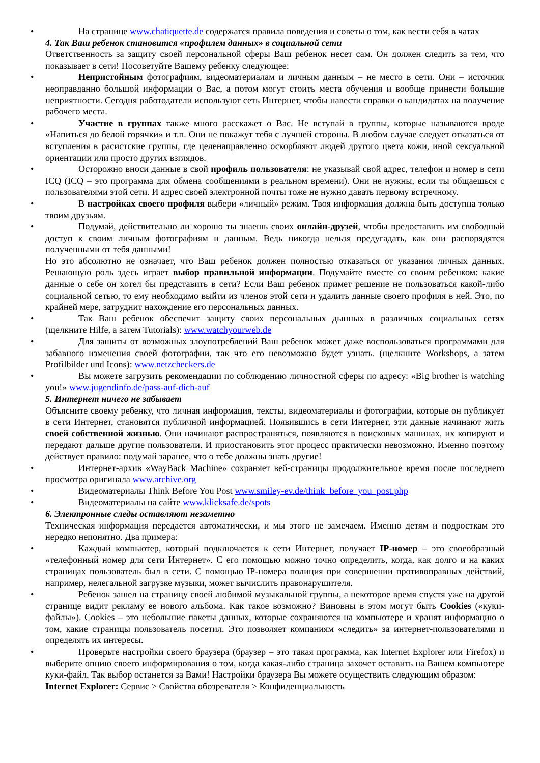• На странице www.chatiquette.de содержатся правила поведения и советы о том, как вести себя в чатах
4. Так Ваш ребенок становится «профилем данных» в социальной сети
Ответственность за защиту своей персональной сферы Ваш ребенок несет сам. Он должен следить за тем, что показывает в сети! Посоветуйте Вашему ребенку следующее:
• Непристойным фотографиям, видеоматериалам и личным данным – не место в сети. Они – источник неоправданно большой информации о Вас, а потом могут стоить места обучения и вообще принести большие неприятности. Сегодня работодатели используют сеть Интернет, чтобы навести справки о кандидатах на получение рабочего места.
• Участие в группах также много расскажет о Вас. Не вступай в группы, которые называются вроде «Напиться до белой горячки» и т.п. Они не покажут тебя с лучшей стороны. В любом случае следует отказаться от вступления в расистские группы, где целенаправленно оскорбляют людей другого цвета кожи, иной сексуальной ориентации или просто других взглядов.
• Осторожно вноси данные в свой профиль пользователя: не указывай свой адрес, телефон и номер в сети ICQ (ICQ – это программа для обмена сообщениями в реальном времени). Они не нужны, если ты общаешься с пользователями этой сети. И адрес своей электронной почты тоже не нужно давать первому встречному.
• В настройках своего профиля выбери «личный» режим. Твоя информация должна быть доступна только твоим друзьям.
• Подумай, действительно ли хорошо ты знаешь своих онлайн-друзей, чтобы предоставить им свободный доступ к своим личным фотографиям и данным. Ведь никогда нельзя предугадать, как они распорядятся полученными от тебя данными!
Но это абсолютно не означает, что Ваш ребенок должен полностью отказаться от указания личных данных. Решающую роль здесь играет выбор правильной информации. Подумайте вместе со своим ребенком: какие данные о себе он хотел бы представить в сети? Если Ваш ребенок примет решение не пользоваться какой-либо социальной сетью, то ему необходимо выйти из членов этой сети и удалить данные своего профиля в ней. Это, по крайней мере, затруднит нахождение его персональных данных.
• Так Ваш ребенок обеспечит защиту своих персональных дынных в различных социальных сетях (щелкните Hilfe, а затем Tutorials): www.watchyourweb.de
• Для защиты от возможных злоупотреблений Ваш ребенок может даже воспользоваться программами для забавного изменения своей фотографии, так что его невозможно будет узнать. (щелкните Workshops, а затем Profilbilder und Icons): www.netzcheckers.de
• Вы можете загрузить рекомендации по соблюдению личностной сферы по адресу: «Big brother is watching you!» www.jugendinfo.de/pass-auf-dich-auf
5. Интернет ничего не забывает
Объясните своему ребенку, что личная информация, тексты, видеоматериалы и фотографии, которые он публикует в сети Интернет, становятся публичной информацией. Появившись в сети Интернет, эти данные начинают жить своей собственной жизнью. Они начинают распространяться, появляются в поисковых машинах, их копируют и передают дальше другие пользователи. И приостановить этот процесс практически невозможно. Именно поэтому действует правило: подумай заранее, что о тебе должны знать другие!
• Интернет-архив «WayBack Machine» сохраняет веб-страницы продолжительное время после последнего просмотра оригинала www.archive.org
• Видеоматериалы Think Before You Post www.smiley-ev.de/think_before_you_post.php
• Видеоматериалы на сайте www.klicksafe.de/spots
6. Электронные следы оставляют незаметно
Техническая информация передается автоматически, и мы этого не замечаем. Именно детям и подросткам это нередко непонятно. Два примера:
• Каждый компьютер, который подключается к сети Интернет, получает IP-номер – это своеобразный «телефонный номер для сети Интернет». С его помощью можно точно определить, когда, как долго и на каких страницах пользователь был в сети. С помощью IP-номера полиция при совершении противоправных действий, например, нелегальной загрузке музыки, может вычислить правонарушителя.
• Ребенок зашел на страницу своей любимой музыкальной группы, а некоторое время спустя уже на другой странице видит рекламу ее нового альбома. Как такое возможно? Виновны в этом могут быть Cookies («куки-файлы»). Cookies – это небольшие пакеты данных, которые сохраняются на компьютере и хранят информацию о том, какие страницы пользователь посетил. Это позволяет компаниям «следить» за интернет-пользователями и определять их интересы.
• Проверьте настройки своего браузера (браузер – это такая программа, как Internet Explorer или Firefox) и выберите опцию своего информирования о том, когда какая-либо страница захочет оставить на Вашем компьютере куки-файл. Так выбор останется за Вами! Настройки браузера Вы можете осуществить следующим образом:
Internet Explorer: Сервис > Свойства обозревателя > Конфиденциальность